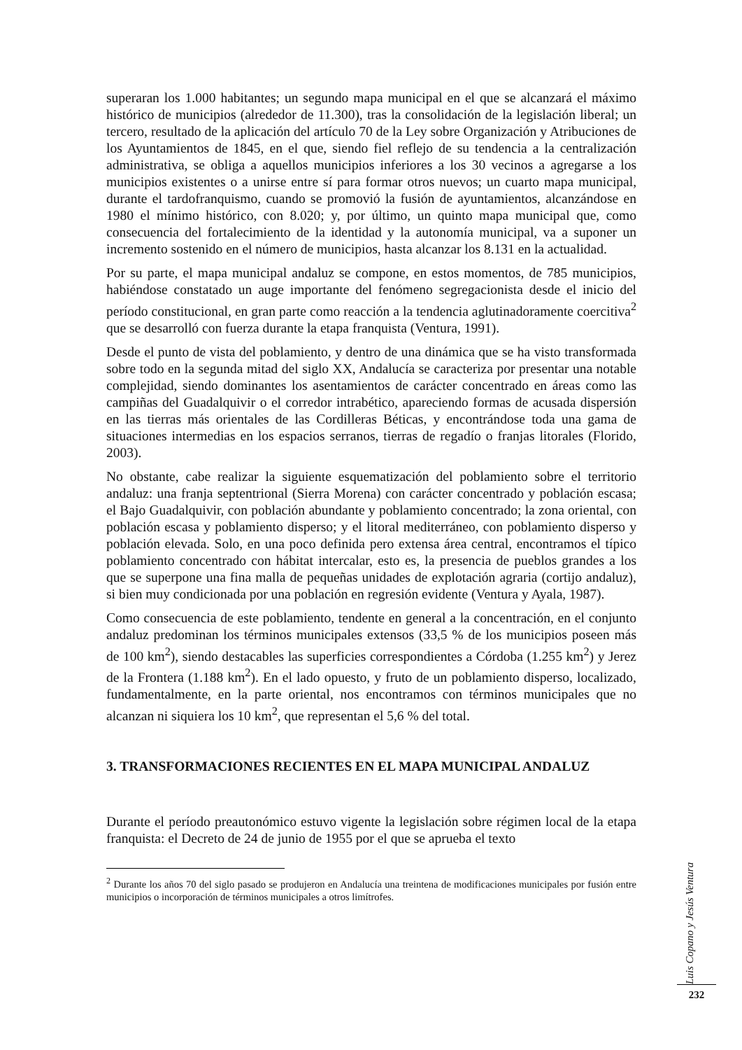superaran los 1.000 habitantes; un segundo mapa municipal en el que se alcanzará el máximo histórico de municipios (alrededor de 11.300), tras la consolidación de la legislación liberal; un tercero, resultado de la aplicación del artículo 70 de la Ley sobre Organización y Atribuciones de los Ayuntamientos de 1845, en el que, siendo fiel reflejo de su tendencia a la centralización administrativa, se obliga a aquellos municipios inferiores a los 30 vecinos a agregarse a los municipios existentes o a unirse entre sí para formar otros nuevos; un cuarto mapa municipal, durante el tardofranquismo, cuando se promovió la fusión de ayuntamientos, alcanzándose en 1980 el mínimo histórico, con 8.020; y, por último, un quinto mapa municipal que, como consecuencia del fortalecimiento de la identidad y la autonomía municipal, va a suponer un incremento sostenido en el número de municipios, hasta alcanzar los 8.131 en la actualidad.
Por su parte, el mapa municipal andaluz se compone, en estos momentos, de 785 municipios, habiéndose constatado un auge importante del fenómeno segregacionista desde el inicio del período constitucional, en gran parte como reacción a la tendencia aglutinadoramente coercitiva<sup>2</sup> que se desarrolló con fuerza durante la etapa franquista (Ventura, 1991).
Desde el punto de vista del poblamiento, y dentro de una dinámica que se ha visto transformada sobre todo en la segunda mitad del siglo XX, Andalucía se caracteriza por presentar una notable complejidad, siendo dominantes los asentamientos de carácter concentrado en áreas como las campiñas del Guadalquivir o el corredor intrabético, apareciendo formas de acusada dispersión en las tierras más orientales de las Cordilleras Béticas, y encontrándose toda una gama de situaciones intermedias en los espacios serranos, tierras de regadío o franjas litorales (Florido, 2003).
No obstante, cabe realizar la siguiente esquematización del poblamiento sobre el territorio andaluz: una franja septentrional (Sierra Morena) con carácter concentrado y población escasa; el Bajo Guadalquivir, con población abundante y poblamiento concentrado; la zona oriental, con población escasa y poblamiento disperso; y el litoral mediterráneo, con poblamiento disperso y población elevada. Solo, en una poco definida pero extensa área central, encontramos el típico poblamiento concentrado con hábitat intercalar, esto es, la presencia de pueblos grandes a los que se superpone una fina malla de pequeñas unidades de explotación agraria (cortijo andaluz), si bien muy condicionada por una población en regresión evidente (Ventura y Ayala, 1987).
Como consecuencia de este poblamiento, tendente en general a la concentración, en el conjunto andaluz predominan los términos municipales extensos (33,5 % de los municipios poseen más de 100 km<sup>2</sup>), siendo destacables las superficies correspondientes a Córdoba (1.255 km<sup>2</sup>) y Jerez de la Frontera (1.188 km<sup>2</sup>). En el lado opuesto, y fruto de un poblamiento disperso, localizado, fundamentalmente, en la parte oriental, nos encontramos con términos municipales que no alcanzan ni siquiera los 10 km<sup>2</sup>, que representan el 5,6 % del total.
3. TRANSFORMACIONES RECIENTES EN EL MAPA MUNICIPAL ANDALUZ
Durante el período preautonómico estuvo vigente la legislación sobre régimen local de la etapa franquista: el Decreto de 24 de junio de 1955 por el que se aprueba el texto
<sup>2</sup> Durante los años 70 del siglo pasado se produjeron en Andalucía una treintena de modificaciones municipales por fusión entre municipios o incorporación de términos municipales a otros limítrofes.
Luis Copano y Jesús Ventura
232